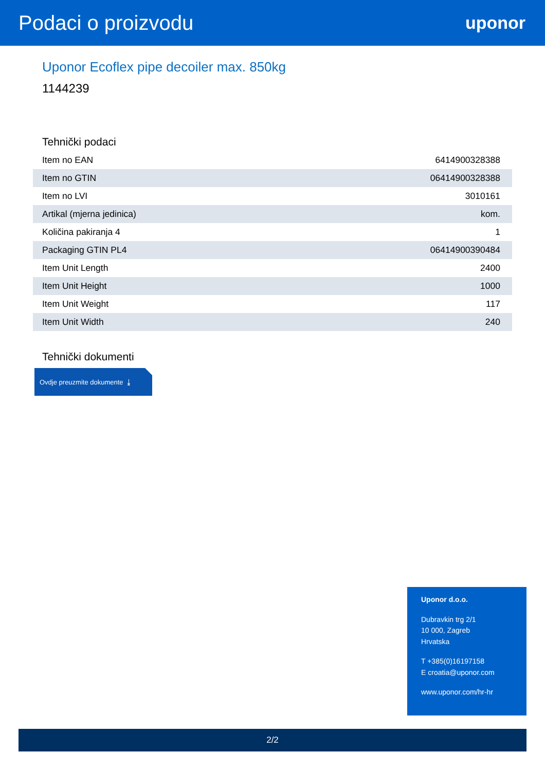Podaci o proizvodu
uponor
Uponor Ecoflex pipe decoiler max. 850kg
1144239
Tehnički podaci
| Item no EAN | 6414900328388 |
| Item no GTIN | 06414900328388 |
| Item no LVI | 3010161 |
| Artikal (mjerna jedinica) | kom. |
| Količina pakiranja 4 | 1 |
| Packaging GTIN PL4 | 06414900390484 |
| Item Unit Length | 2400 |
| Item Unit Height | 1000 |
| Item Unit Weight | 117 |
| Item Unit Width | 240 |
Tehnički dokumenti
Ovdje preuzmite dokumente ⤓
Uponor d.o.o.
Dubravkin trg 2/1
10 000, Zagreb
Hrvatska
T +385(0)16197158
E croatia@uponor.com
www.uponor.com/hr-hr
2/2